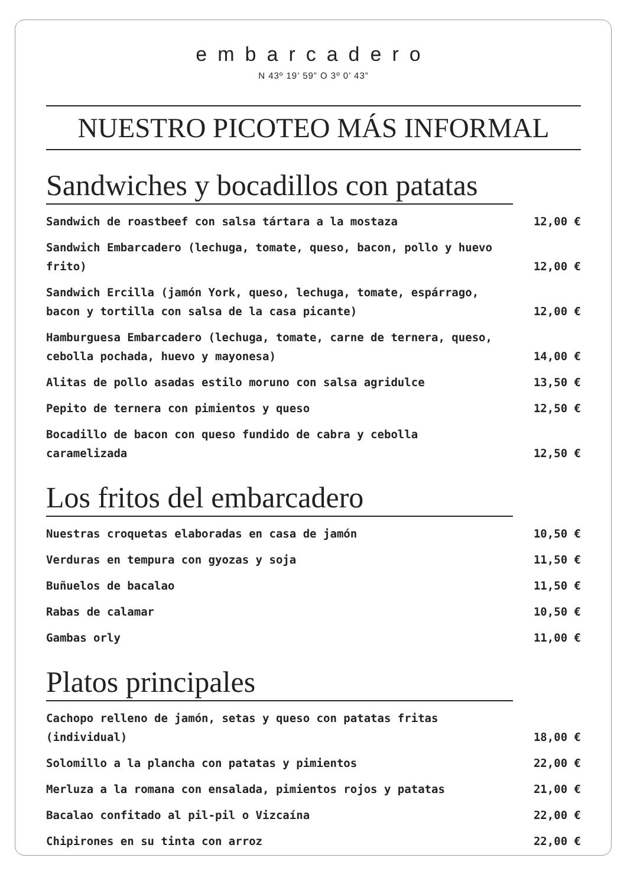embarcadero
N 43º 19’ 59” O 3º 0’ 43”
NUESTRO PICOTEO MÁS INFORMAL
Sandwiches y bocadillos con patatas
Sandwich de roastbeef con salsa tártara a la mostaza 12,00 €
Sandwich Embarcadero (lechuga, tomate, queso, bacon, pollo y huevo frito) 12,00 €
Sandwich Ercilla (jamón York, queso, lechuga, tomate, espárrago, bacon y tortilla con salsa de la casa picante) 12,00 €
Hamburguesa Embarcadero (lechuga, tomate, carne de ternera, queso, cebolla pochada, huevo y mayonesa) 14,00 €
Alitas de pollo asadas estilo moruno con salsa agridulce 13,50 €
Pepito de ternera con pimientos y queso 12,50 €
Bocadillo de bacon con queso fundido de cabra y cebolla caramelizada 12,50 €
Los fritos del embarcadero
Nuestras croquetas elaboradas en casa de jamón 10,50 €
Verduras en tempura con gyozas y soja 11,50 €
Buñuelos de bacalao 11,50 €
Rabas de calamar 10,50 €
Gambas orly 11,00 €
Platos principales
Cachopo relleno de jamón, setas y queso con patatas fritas (individual) 18,00 €
Solomillo a la plancha con patatas y pimientos 22,00 €
Merluza a la romana con ensalada, pimientos rojos y patatas 21,00 €
Bacalao confitado al pil-pil o Vizcaína 22,00 €
Chipirones en su tinta con arroz 22,00 €